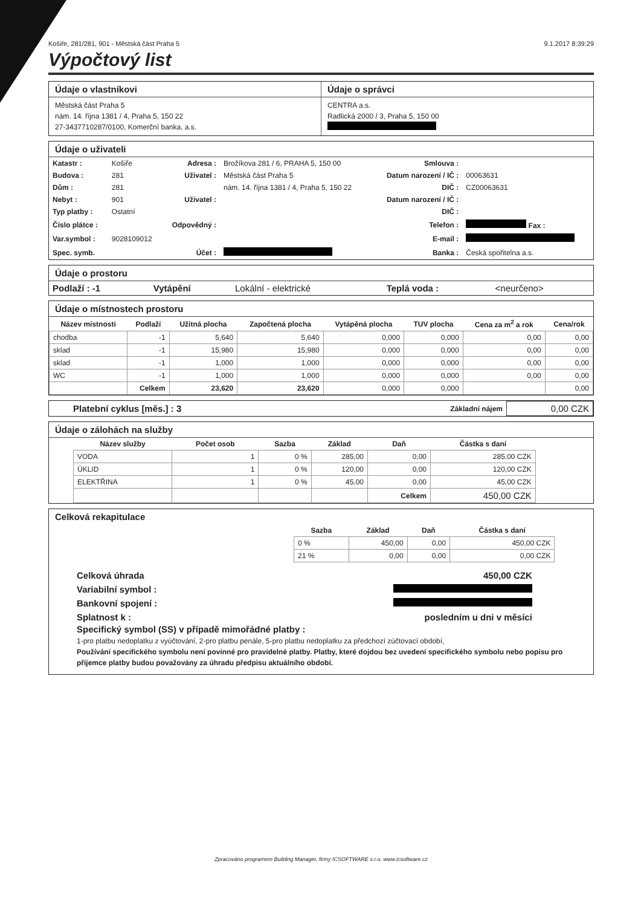Košiře, 281/281, 901 - Městská část Praha 5 9.1.2017 8:39:29
Výpočtový list
Údaje o vlastníkovi
Městská část Praha 5
nám. 14. října 1381 / 4, Praha 5, 150 22
27-3437710287/0100, Komerční banka, a.s.
Údaje o správci
CENTRA a.s.
Radlická 2000 / 3, Praha 5, 150 00
Údaje o uživateli
| Katastr : | Košiře | Adresa : | Brožíkova 281 / 6, PRAHA 5, 150 00 | Smlouva : | |
| Budova : | 281 | Uživatel : | Městská část Praha 5 | Datum narození / IČ : | 00063631 |
| Dům : | 281 | | nám. 14. října 1381 / 4, Praha 5, 150 22 | DIČ : | CZ00063631 |
| Nebyt : | 901 | Uživatel : | | Datum narození / IČ : | |
| Typ platby : | Ostatní | | | DIČ : | |
| Číslo plátce : | | Odpovědný : | | Telefon : | Fax : |
| Var.symbol : | 9028109012 | | | E-mail : | |
| Spec. symb. | | Účet : | | Banka : | Česká spořitelna a.s. |
Údaje o prostoru
| Podlaží : -1 | Vytápění | Lokální - elektrické | Teplá voda : | <neurčeno> |
Údaje o místnostech prostoru
| Název místnosti | Podlaží | Užitná plocha | Započtená plocha | Vytápěná plocha | TUV plocha | Cena za m<sup>2</sup> a rok | Cena/rok |
| --- | --- | --- | --- | --- | --- | --- | --- |
| chodba | -1 | 5,640 | 5,640 | 0,000 | 0,000 | 0,00 | 0,00 |
| sklad | -1 | 15,980 | 15,980 | 0,000 | 0,000 | 0,00 | 0,00 |
| sklad | -1 | 1,000 | 1,000 | 0,000 | 0,000 | 0,00 | 0,00 |
| WC | -1 | 1,000 | 1,000 | 0,000 | 0,000 | 0,00 | 0,00 |
| | Celkem | 23,620 | 23,620 | 0,000 | 0,000 | | 0,00 |
| Platební cyklus [měs.] : 3 | Základní nájem | 0,00 CZK |
Údaje o zálohách na služby
| Název služby | Počet osob | Sazba | Základ | Daň | Částka s daní |
| --- | --- | --- | --- | --- | --- |
| VODA | 1 | 0 % | 285,00 | 0,00 | 285,00 CZK |
| ÚKLID | 1 | 0 % | 120,00 | 0,00 | 120,00 CZK |
| ELEKTŘINA | 1 | 0 % | 45,00 | 0,00 | 45,00 CZK |
| | | | | Celkem | 450,00 CZK |
Celková rekapitulace
| Sazba | Základ | Daň | Částka s daní |
| --- | --- | --- | --- |
| 0 % | 450,00 | 0,00 | 450,00 CZK |
| 21 % | 0,00 | 0,00 | 0,00 CZK |
| Celková úhrada | 450,00 CZK |
| Variabilní symbol : | |
| Bankovní spojení : | |
| Splatnost k : | posledním u dni v měsíci |
Specifický symbol (SS) v případě mimořádné platby :
1-pro platbu nedoplatku z vyúčtování, 2-pro platbu penále, 5-pro platbu nedoplatku za předchozí zúčtovací období,
Používání specifického symbolu není povinné pro pravidelné platby. Platby, které dojdou bez uvedení specifického symbolu nebo popisu pro příjemce platby budou považovány za úhradu předpisu aktuálního období.
Zpracováno programem Building Manager, firmy ICSOFTWARE s.r.o. www.icsoftware.cz